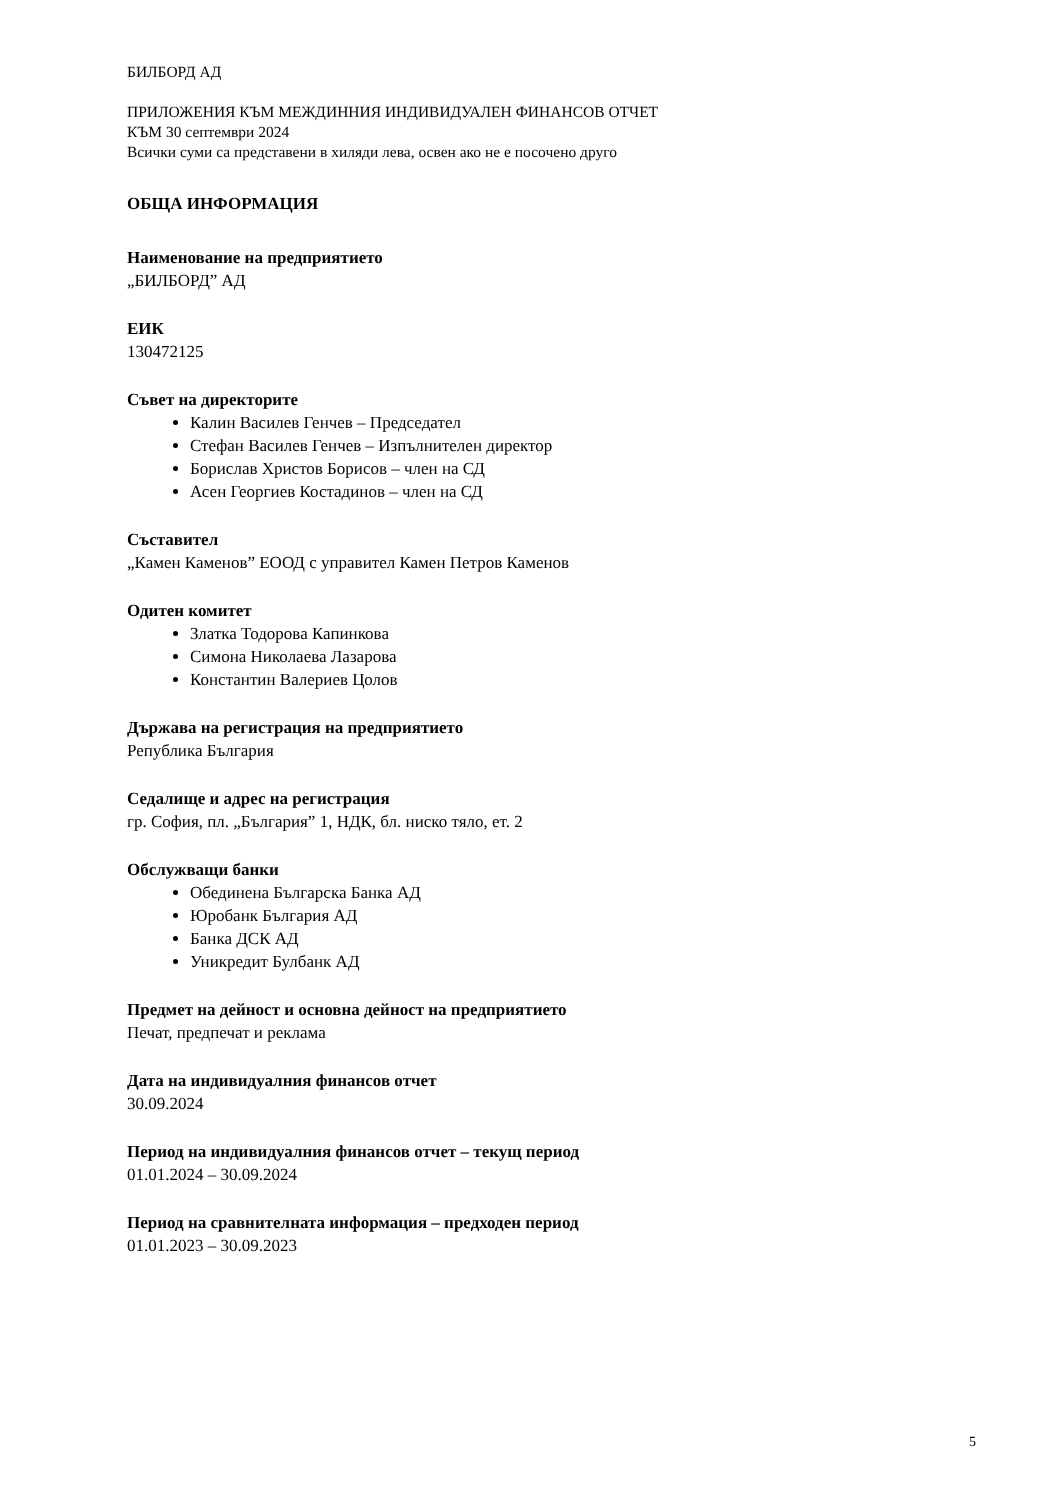БИЛБОРД АД
ПРИЛОЖЕНИЯ КЪМ МЕЖДИННИЯ ИНДИВИДУАЛЕН ФИНАНСОВ ОТЧЕТ
КЪМ 30 септември 2024
Всички суми са представени в хиляди лева, освен ако не е посочено друго
ОБЩА ИНФОРМАЦИЯ
Наименование на предприятието
„БИЛБОРД” АД
ЕИК
130472125
Съвет на директорите
Калин Василев Генчев – Председател
Стефан Василев Генчев – Изпълнителен директор
Борислав Христов Борисов – член на СД
Асен Георгиев Костадинов – член на СД
Съставител
„Камен Каменов” ЕООД с управител Камен Петров Каменов
Одитен комитет
Златка Тодорова Капинкова
Симона Николаева Лазарова
Константин Валериев Цолов
Държава на регистрация на предприятието
Република България
Седалище и адрес на регистрация
гр. София, пл. „България” 1, НДК, бл. ниско тяло, ет. 2
Обслужващи банки
Обединена Българска Банка АД
Юробанк България АД
Банка ДСК АД
Уникредит Булбанк АД
Предмет на дейност и основна дейност на предприятието
Печат, предпечат и реклама
Дата на индивидуалния финансов отчет
30.09.2024
Период на индивидуалния финансов отчет – текущ период
01.01.2024 – 30.09.2024
Период на сравнителната информация – предходен период
01.01.2023 – 30.09.2023
5